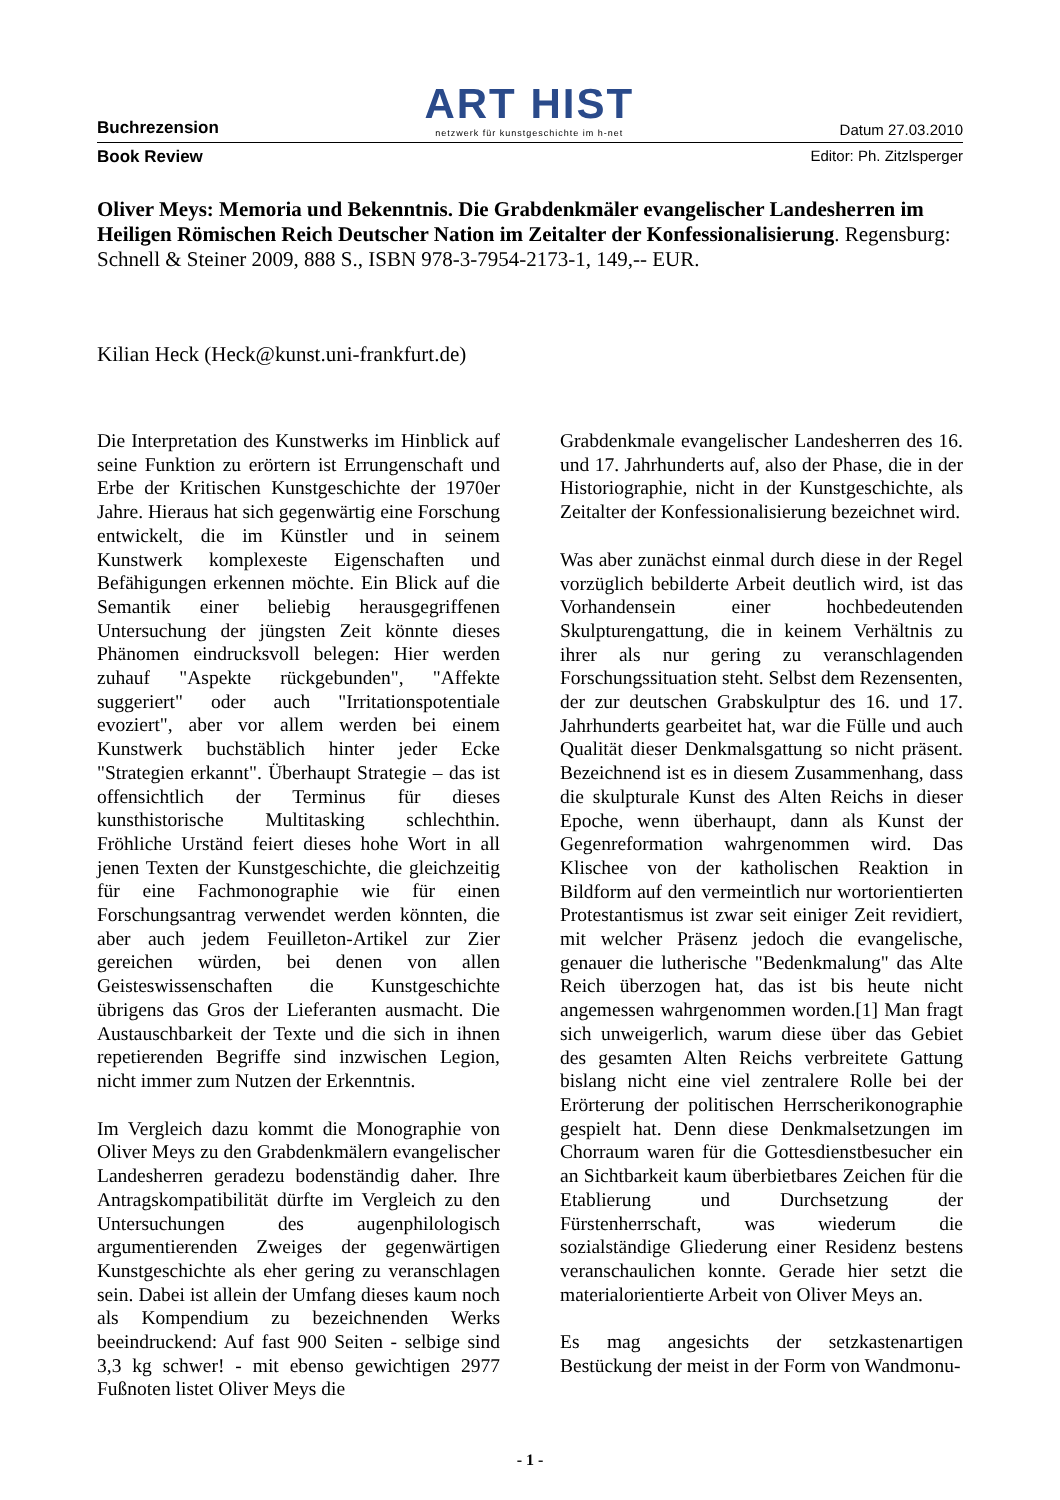Buchrezension
ART HIST
netzwerk für kunstgeschichte im h-net
Datum 27.03.2010
Book Review Editor: Ph. Zitzlsperger
Oliver Meys: Memoria und Bekenntnis. Die Grabdenkmäler evangelischer Landesherren im Heiligen Römischen Reich Deutscher Nation im Zeitalter der Konfessionalisierung. Regensburg: Schnell & Steiner 2009, 888 S., ISBN 978-3-7954-2173-1, 149,-- EUR.
Kilian Heck (Heck@kunst.uni-frankfurt.de)
Die Interpretation des Kunstwerks im Hinblick auf seine Funktion zu erörtern ist Errungenschaft und Erbe der Kritischen Kunstgeschichte der 1970er Jahre. Hieraus hat sich gegenwärtig eine Forschung entwickelt, die im Künstler und in seinem Kunstwerk komplexeste Eigenschaften und Befähigungen erkennen möchte. Ein Blick auf die Semantik einer beliebig herausgegriffenen Untersuchung der jüngsten Zeit könnte dieses Phänomen eindrucksvoll belegen: Hier werden zuhauf "Aspekte rückgebunden", "Affekte suggeriert" oder auch "Irritationspotentiale evoziert", aber vor allem werden bei einem Kunstwerk buchstäblich hinter jeder Ecke "Strategien erkannt". Überhaupt Strategie – das ist offensichtlich der Terminus für dieses kunsthistorische Multitasking schlechthin. Fröhliche Urständ feiert dieses hohe Wort in all jenen Texten der Kunstgeschichte, die gleichzeitig für eine Fachmonographie wie für einen Forschungsantrag verwendet werden könnten, die aber auch jedem Feuilleton-Artikel zur Zier gereichen würden, bei denen von allen Geisteswissenschaften die Kunstgeschichte übrigens das Gros der Lieferanten ausmacht. Die Austauschbarkeit der Texte und die sich in ihnen repetierenden Begriffe sind inzwischen Legion, nicht immer zum Nutzen der Erkenntnis.
Im Vergleich dazu kommt die Monographie von Oliver Meys zu den Grabdenkmälern evangelischer Landesherren geradezu bodenständig daher. Ihre Antragskompatibilität dürfte im Vergleich zu den Untersuchungen des augenphilologisch argumentierenden Zweiges der gegenwärtigen Kunstgeschichte als eher gering zu veranschlagen sein. Dabei ist allein der Umfang dieses kaum noch als Kompendium zu bezeichnenden Werks beeindruckend: Auf fast 900 Seiten - selbige sind 3,3 kg schwer! - mit ebenso gewichtigen 2977 Fußnoten listet Oliver Meys die
Grabdenkmale evangelischer Landesherren des 16. und 17. Jahrhunderts auf, also der Phase, die in der Historiographie, nicht in der Kunstgeschichte, als Zeitalter der Konfessionalisierung bezeichnet wird.
Was aber zunächst einmal durch diese in der Regel vorzüglich bebilderte Arbeit deutlich wird, ist das Vorhandensein einer hochbedeutenden Skulpturengattung, die in keinem Verhältnis zu ihrer als nur gering zu veranschlagenden Forschungssituation steht. Selbst dem Rezensenten, der zur deutschen Grabskulptur des 16. und 17. Jahrhunderts gearbeitet hat, war die Fülle und auch Qualität dieser Denkmalsgattung so nicht präsent. Bezeichnend ist es in diesem Zusammenhang, dass die skulpturale Kunst des Alten Reichs in dieser Epoche, wenn überhaupt, dann als Kunst der Gegenreformation wahrgenommen wird. Das Klischee von der katholischen Reaktion in Bildform auf den vermeintlich nur wortorientierten Protestantismus ist zwar seit einiger Zeit revidiert, mit welcher Präsenz jedoch die evangelische, genauer die lutherische "Bedenkmalung" das Alte Reich überzogen hat, das ist bis heute nicht angemessen wahrgenommen worden.[1] Man fragt sich unweigerlich, warum diese über das Gebiet des gesamten Alten Reichs verbreitete Gattung bislang nicht eine viel zentralere Rolle bei der Erörterung der politischen Herrscherikonographie gespielt hat. Denn diese Denkmalsetzungen im Chorraum waren für die Gottesdienstbesucher ein an Sichtbarkeit kaum überbietbares Zeichen für die Etablierung und Durchsetzung der Fürstenherrschaft, was wiederum die sozialständige Gliederung einer Residenz bestens veranschaulichen konnte. Gerade hier setzt die materialorientierte Arbeit von Oliver Meys an.
Es mag angesichts der setzkastenartigen Bestückung der meist in der Form von Wandmonu-
- 1 -